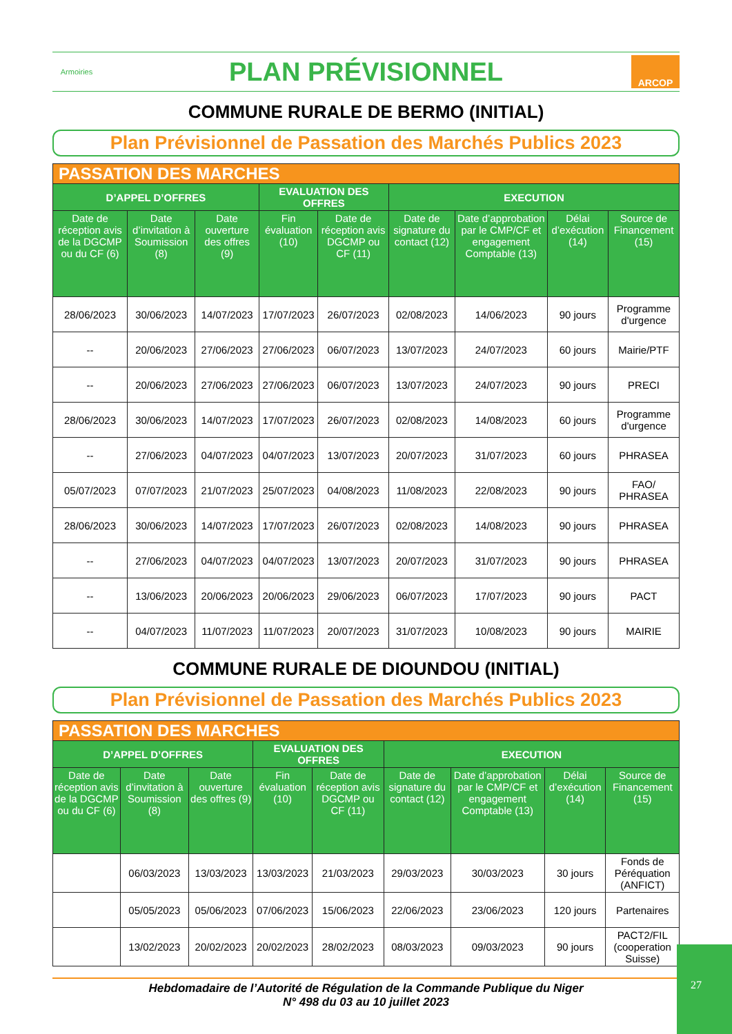Armoiries
PLAN PRÉVISIONNEL
ARCOP
COMMUNE RURALE DE BERMO (INITIAL)
Plan Prévisionnel de Passation des Marchés Publics 2023
| PASSATION DES MARCHES | | | | | | | | |
| --- | --- | --- | --- | --- | --- | --- | --- | --- |
| D’APPEL D’OFFRES | | | EVALUATION DES OFFRES | | EXECUTION | | | |
| Date de réception avis de la DGCMP ou du CF (6) | Date d’invitation à Soumission (8) | Date ouverture des offres (9) | Fin évaluation (10) | Date de réception avis DGCMP ou CF (11) | Date de signature du contact (12) | Date d’approbation par le CMP/CF et engagement Comptable (13) | Délai d’exécution (14) | Source de Financement (15) |
| 28/06/2023 | 30/06/2023 | 14/07/2023 | 17/07/2023 | 26/07/2023 | 02/08/2023 | 14/06/2023 | 90 jours | Programme d'urgence |
| -- | 20/06/2023 | 27/06/2023 | 27/06/2023 | 06/07/2023 | 13/07/2023 | 24/07/2023 | 60 jours | Mairie/PTF |
| -- | 20/06/2023 | 27/06/2023 | 27/06/2023 | 06/07/2023 | 13/07/2023 | 24/07/2023 | 90 jours | PRECI |
| 28/06/2023 | 30/06/2023 | 14/07/2023 | 17/07/2023 | 26/07/2023 | 02/08/2023 | 14/08/2023 | 60 jours | Programme d'urgence |
| -- | 27/06/2023 | 04/07/2023 | 04/07/2023 | 13/07/2023 | 20/07/2023 | 31/07/2023 | 60 jours | PHRASEA |
| 05/07/2023 | 07/07/2023 | 21/07/2023 | 25/07/2023 | 04/08/2023 | 11/08/2023 | 22/08/2023 | 90 jours | FAO/ PHRASEA |
| 28/06/2023 | 30/06/2023 | 14/07/2023 | 17/07/2023 | 26/07/2023 | 02/08/2023 | 14/08/2023 | 90 jours | PHRASEA |
| -- | 27/06/2023 | 04/07/2023 | 04/07/2023 | 13/07/2023 | 20/07/2023 | 31/07/2023 | 90 jours | PHRASEA |
| -- | 13/06/2023 | 20/06/2023 | 20/06/2023 | 29/06/2023 | 06/07/2023 | 17/07/2023 | 90 jours | PACT |
| -- | 04/07/2023 | 11/07/2023 | 11/07/2023 | 20/07/2023 | 31/07/2023 | 10/08/2023 | 90 jours | MAIRIE |
COMMUNE RURALE DE DIOUNDOU (INITIAL)
Plan Prévisionnel de Passation des Marchés Publics 2023
| PASSATION DES MARCHES | | | | | | | | |
| --- | --- | --- | --- | --- | --- | --- | --- | --- |
| D’APPEL D’OFFRES | | | EVALUATION DES OFFRES | | EXECUTION | | | |
| Date de réception avis de la DGCMP ou du CF (6) | Date d’invitation à Soumission (8) | Date ouverture des offres (9) | Fin évaluation (10) | Date de réception avis DGCMP ou CF (11) | Date de signature du contact (12) | Date d’approbation par le CMP/CF et engagement Comptable (13) | Délai d’exécution (14) | Source de Financement (15) |
| | 06/03/2023 | 13/03/2023 | 13/03/2023 | 21/03/2023 | 29/03/2023 | 30/03/2023 | 30 jours | Fonds de Péréquation (ANFICT) |
| | 05/05/2023 | 05/06/2023 | 07/06/2023 | 15/06/2023 | 22/06/2023 | 23/06/2023 | 120 jours | Partenaires |
| | 13/02/2023 | 20/02/2023 | 20/02/2023 | 28/02/2023 | 08/03/2023 | 09/03/2023 | 90 jours | PACT2/FIL (cooperation Suisse) |
Hebdomadaire de l’Autorité de Régulation de la Commande Publique du Niger
N° 498 du 03 au 10 juillet 2023
27